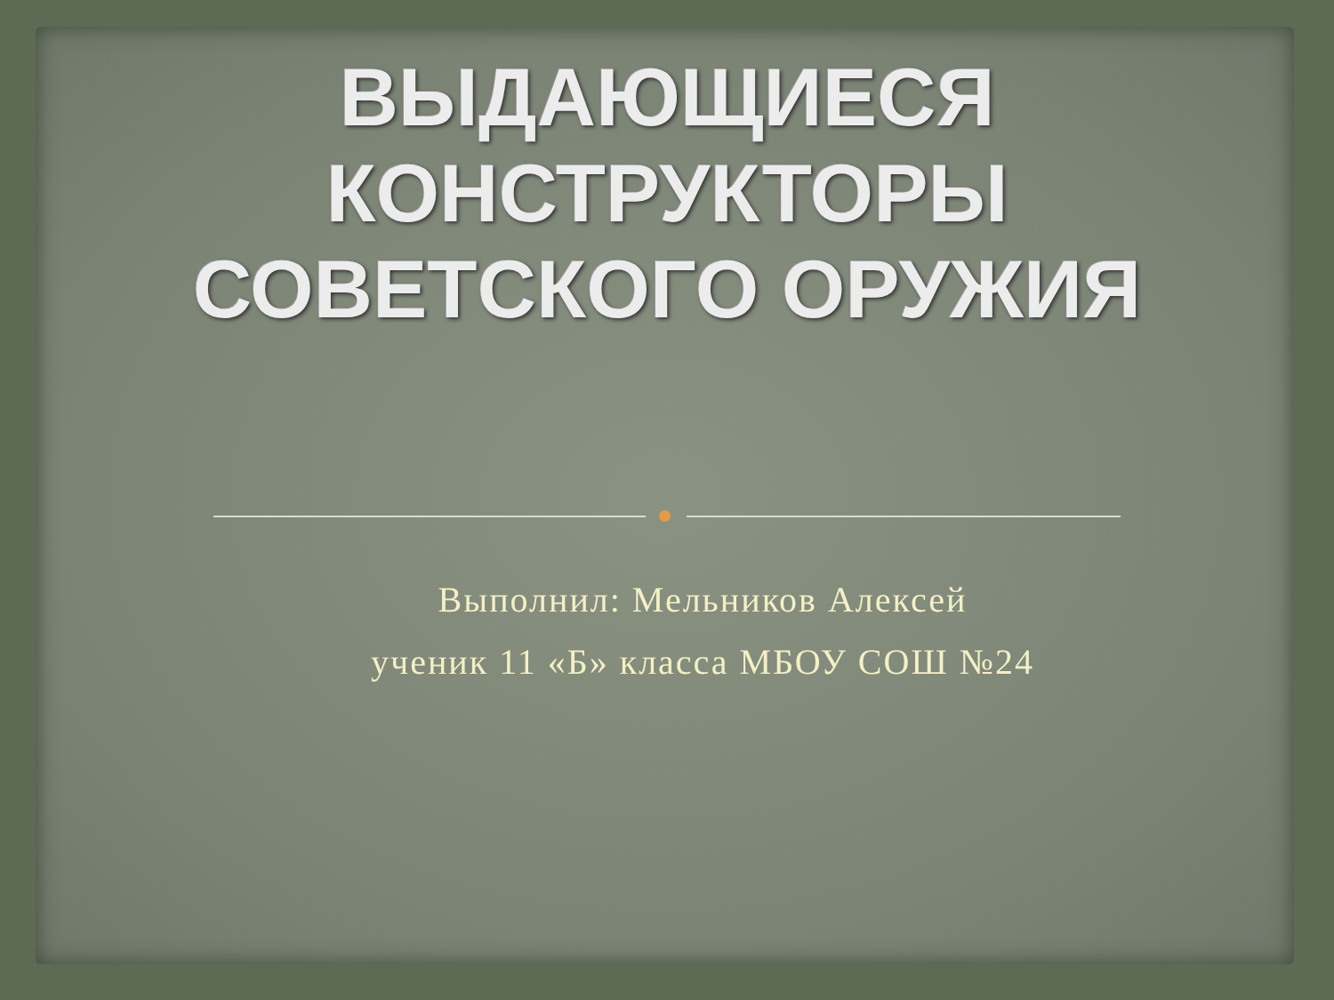ВЫДАЮЩИЕСЯ
КОНСТРУКТОРЫ
СОВЕТСКОГО ОРУЖИЯ
Выполнил: Мельников Алексей
ученик 11 «Б» класса МБОУ СОШ №24